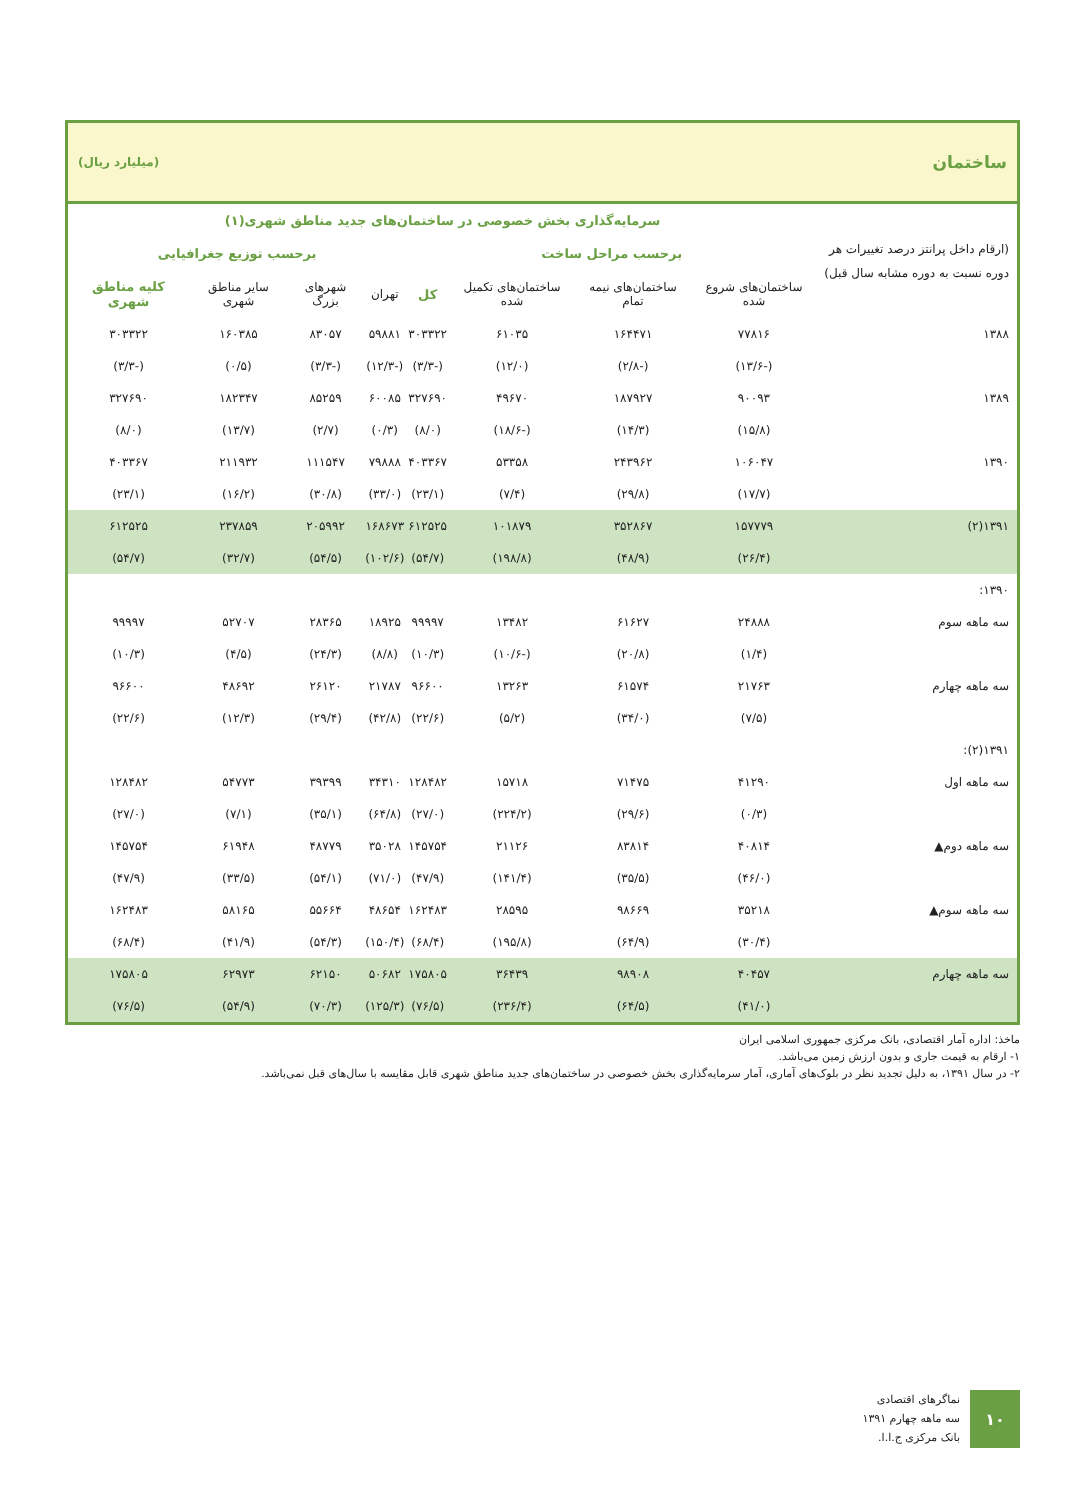ساختمان (میلیارد ریال)
| (ارقام داخل پرانتز درصد تغییرات هر دوره نسبت به دوره مشابه سال قبل) | سرمایه‌گذاری بخش خصوصی در ساختمان‌های جدید مناطق شهری(۱) | | | | | | | |
| --- | --- | --- | --- | --- | --- | --- | --- | --- |
| | برحسب مراحل ساخت | | | | برحسب توزیع جغرافیایی | | | |
| | ساختمان‌های شروع شده | ساختمان‌های نیمه تمام | ساختمان‌های تکمیل شده | کل | تهران | شهرهای بزرگ | سایر مناطق شهری | کلیه مناطق شهری |
| ۱۳۸۸ | ۷۷۸۱۶ | ۱۶۴۴۷۱ | ۶۱۰۳۵ | ۳۰۳۳۲۲ | ۵۹۸۸۱ | ۸۳۰۵۷ | ۱۶۰۳۸۵ | ۳۰۳۳۲۲ |
| | (-۱۳/۶) | (-۲/۸) | (۱۲/۰) | (-۳/۳) | (-۱۲/۳) | (-۳/۳) | (۰/۵) | (-۳/۳) |
| ۱۳۸۹ | ۹۰۰۹۳ | ۱۸۷۹۲۷ | ۴۹۶۷۰ | ۳۲۷۶۹۰ | ۶۰۰۸۵ | ۸۵۲۵۹ | ۱۸۲۳۴۷ | ۳۲۷۶۹۰ |
| | (۱۵/۸) | (۱۴/۳) | (-۱۸/۶) | (۸/۰) | (۰/۳) | (۲/۷) | (۱۳/۷) | (۸/۰) |
| ۱۳۹۰ | ۱۰۶۰۴۷ | ۲۴۳۹۶۲ | ۵۳۳۵۸ | ۴۰۳۳۶۷ | ۷۹۸۸۸ | ۱۱۱۵۴۷ | ۲۱۱۹۳۲ | ۴۰۳۳۶۷ |
| | (۱۷/۷) | (۲۹/۸) | (۷/۴) | (۲۳/۱) | (۳۳/۰) | (۳۰/۸) | (۱۶/۲) | (۲۳/۱) |
| ۱۳۹۱(۲) | ۱۵۷۷۷۹ | ۳۵۲۸۶۷ | ۱۰۱۸۷۹ | ۶۱۲۵۲۵ | ۱۶۸۶۷۳ | ۲۰۵۹۹۲ | ۲۳۷۸۵۹ | ۶۱۲۵۲۵ |
| | (۲۶/۴) | (۴۸/۹) | (۱۹۸/۸) | (۵۴/۷) | (۱۰۲/۶) | (۵۴/۵) | (۳۲/۷) | (۵۴/۷) |
| ۱۳۹۰: | | | | | | | | |
| سه ماهه سوم | ۲۴۸۸۸ | ۶۱۶۲۷ | ۱۳۴۸۲ | ۹۹۹۹۷ | ۱۸۹۲۵ | ۲۸۳۶۵ | ۵۲۷۰۷ | ۹۹۹۹۷ |
| | (۱/۴) | (۲۰/۸) | (-۱۰/۶) | (۱۰/۳) | (۸/۸) | (۲۴/۳) | (۴/۵) | (۱۰/۳) |
| سه ماهه چهارم | ۲۱۷۶۳ | ۶۱۵۷۴ | ۱۳۲۶۳ | ۹۶۶۰۰ | ۲۱۷۸۷ | ۲۶۱۲۰ | ۴۸۶۹۲ | ۹۶۶۰۰ |
| | (۷/۵) | (۳۴/۰) | (۵/۲) | (۲۲/۶) | (۴۲/۸) | (۲۹/۴) | (۱۲/۳) | (۲۲/۶) |
| ۱۳۹۱(۲): | | | | | | | | |
| سه ماهه اول | ۴۱۲۹۰ | ۷۱۴۷۵ | ۱۵۷۱۸ | ۱۲۸۴۸۲ | ۳۴۳۱۰ | ۳۹۳۹۹ | ۵۴۷۷۳ | ۱۲۸۴۸۲ |
| | (۰/۳) | (۲۹/۶) | (۲۲۴/۲) | (۲۷/۰) | (۶۴/۸) | (۳۵/۱) | (۷/۱) | (۲۷/۰) |
| سه ماهه دوم▲ | ۴۰۸۱۴ | ۸۳۸۱۴ | ۲۱۱۲۶ | ۱۴۵۷۵۴ | ۳۵۰۲۸ | ۴۸۷۷۹ | ۶۱۹۴۸ | ۱۴۵۷۵۴ |
| | (۴۶/۰) | (۳۵/۵) | (۱۴۱/۴) | (۴۷/۹) | (۷۱/۰) | (۵۴/۱) | (۳۳/۵) | (۴۷/۹) |
| سه ماهه سوم▲ | ۳۵۲۱۸ | ۹۸۶۶۹ | ۲۸۵۹۵ | ۱۶۲۴۸۳ | ۴۸۶۵۴ | ۵۵۶۶۴ | ۵۸۱۶۵ | ۱۶۲۴۸۳ |
| | (۳۰/۴) | (۶۴/۹) | (۱۹۵/۸) | (۶۸/۴) | (۱۵۰/۴) | (۵۴/۳) | (۴۱/۹) | (۶۸/۴) |
| سه ماهه چهارم | ۴۰۴۵۷ | ۹۸۹۰۸ | ۳۶۴۳۹ | ۱۷۵۸۰۵ | ۵۰۶۸۲ | ۶۲۱۵۰ | ۶۲۹۷۳ | ۱۷۵۸۰۵ |
| | (۴۱/۰) | (۶۴/۵) | (۲۳۶/۴) | (۷۶/۵) | (۱۲۵/۳) | (۷۰/۳) | (۵۴/۹) | (۷۶/۵) |
ماخذ: اداره آمار اقتصادی، بانک مرکزی جمهوری اسلامی ایران
۱- ارقام به قیمت جاری و بدون ارزش زمین می‌باشد.
۲- در سال ۱۳۹۱، به دلیل تجدید نظر در بلوک‌های آماری، آمار سرمایه‌گذاری بخش خصوصی در ساختمان‌های جدید مناطق شهری قابل مقایسه با سال‌های قبل نمی‌باشد.
نماگرهای اقتصادی
سه ماهه چهارم ۱۳۹۱
بانک مرکزی ج.ا.ا.
۱۰